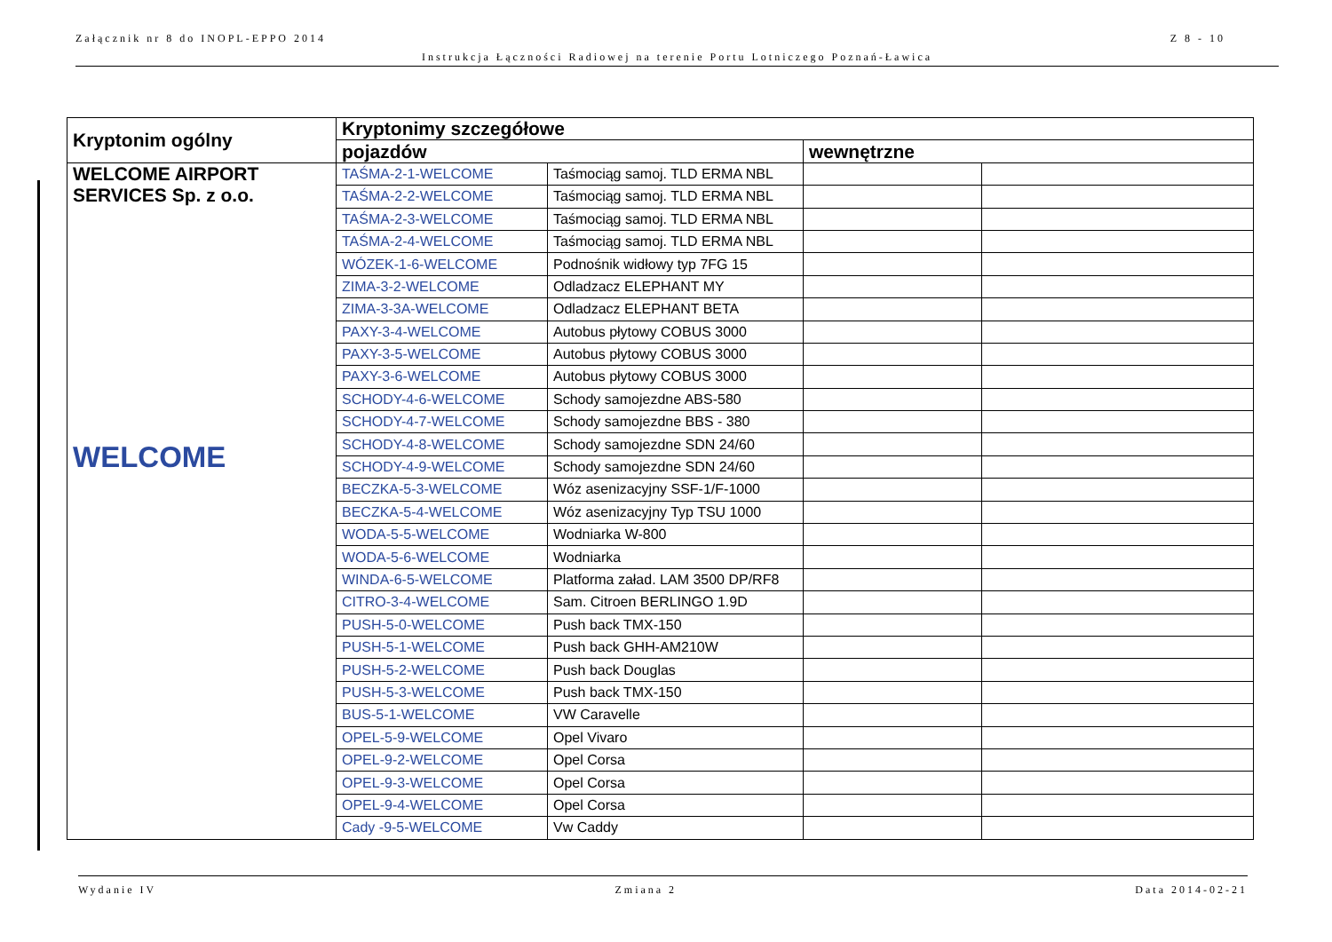Załącznik nr 8 do INOPL-EPPO 2014 Z 8 - 10
Instrukcja Łączności Radiowej na terenie Portu Lotniczego Poznań-Ławica
| Kryptonim ogólny | Kryptonimy szczegółowe | | | |
| --- | --- | --- | --- | --- |
| | pojazdów | | wewnętrzne | |
| WELCOME AIRPORT SERVICES Sp. z o.o. WELCOME | TAŚMA-2-1-WELCOME | Taśmociąg samoj. TLD ERMA NBL | | |
| | TAŚMA-2-2-WELCOME | Taśmociąg samoj. TLD ERMA NBL | | |
| | TAŚMA-2-3-WELCOME | Taśmociąg samoj. TLD ERMA NBL | | |
| | TAŚMA-2-4-WELCOME | Taśmociąg samoj. TLD ERMA NBL | | |
| | WÓZEK-1-6-WELCOME | Podnośnik widłowy typ 7FG 15 | | |
| | ZIMA-3-2-WELCOME | Odladzacz ELEPHANT MY | | |
| | ZIMA-3-3A-WELCOME | Odladzacz ELEPHANT BETA | | |
| | PAXY-3-4-WELCOME | Autobus płytowy COBUS 3000 | | |
| | PAXY-3-5-WELCOME | Autobus płytowy COBUS 3000 | | |
| | PAXY-3-6-WELCOME | Autobus płytowy COBUS 3000 | | |
| | SCHODY-4-6-WELCOME | Schody samojezdne ABS-580 | | |
| | SCHODY-4-7-WELCOME | Schody samojezdne BBS - 380 | | |
| | SCHODY-4-8-WELCOME | Schody samojezdne SDN 24/60 | | |
| | SCHODY-4-9-WELCOME | Schody samojezdne SDN 24/60 | | |
| | BECZKA-5-3-WELCOME | Wóz asenizacyjny SSF-1/F-1000 | | |
| | BECZKA-5-4-WELCOME | Wóz asenizacyjny Typ TSU 1000 | | |
| | WODA-5-5-WELCOME | Wodniarka W-800 | | |
| | WODA-5-6-WELCOME | Wodniarka | | |
| | WINDA-6-5-WELCOME | Platforma załad. LAM 3500 DP/RF8 | | |
| | CITRO-3-4-WELCOME | Sam. Citroen BERLINGO 1.9D | | |
| | PUSH-5-0-WELCOME | Push back TMX-150 | | |
| | PUSH-5-1-WELCOME | Push back GHH-AM210W | | |
| | PUSH-5-2-WELCOME | Push back Douglas | | |
| | PUSH-5-3-WELCOME | Push back TMX-150 | | |
| | BUS-5-1-WELCOME | VW Caravelle | | |
| | OPEL-5-9-WELCOME | Opel Vivaro | | |
| | OPEL-9-2-WELCOME | Opel Corsa | | |
| | OPEL-9-3-WELCOME | Opel Corsa | | |
| | OPEL-9-4-WELCOME | Opel Corsa | | |
| | Cady -9-5-WELCOME | Vw Caddy | | |
Wydanie IV Zmiana 2 Data 2014-02-21